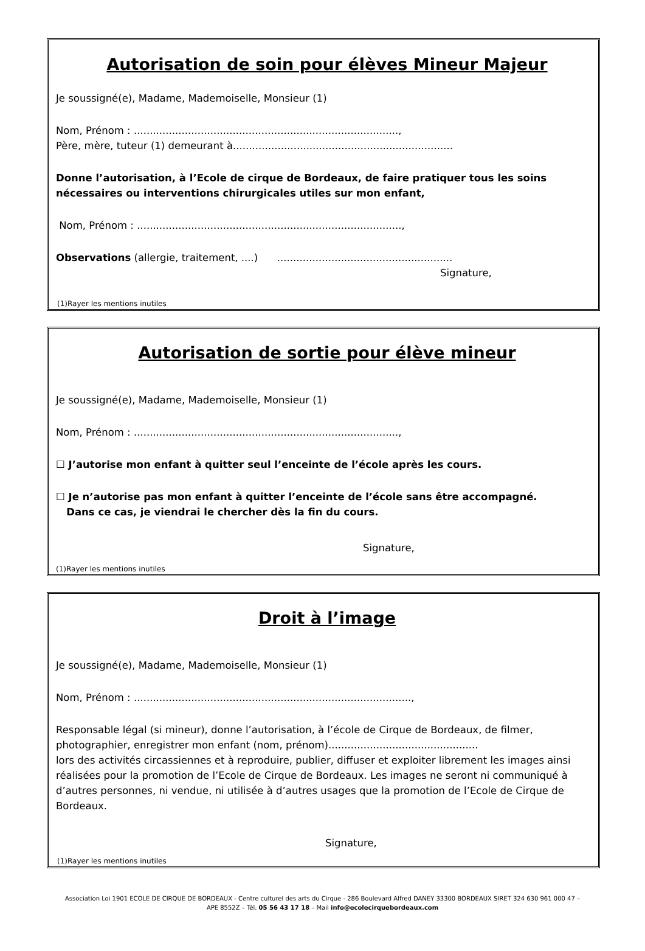Autorisation de soin pour élèves Mineur Majeur
Je soussigné(e), Madame, Mademoiselle, Monsieur (1)
Nom, Prénom : ...................................................................................,
Père, mère, tuteur (1) demeurant à.....................................................................
Donne l’autorisation, à l’Ecole de cirque de Bordeaux, de faire pratiquer tous les soins nécessaires ou interventions chirurgicales utiles sur mon enfant,
Nom, Prénom : ...................................................................................,
Observations (allergie, traitement, ....) .......................................................
Signature,
(1)Rayer les mentions inutiles
Autorisation de sortie pour élève mineur
Je soussigné(e), Madame, Mademoiselle, Monsieur (1)
Nom, Prénom : ...................................................................................,
☐ J’autorise mon enfant à quitter seul l’enceinte de l’école après les cours.
☐ Je n’autorise pas mon enfant à quitter l’enceinte de l’école sans être accompagné.
Dans ce cas, je viendrai le chercher dès la fin du cours.
Signature,
(1)Rayer les mentions inutiles
Droit à l’image
Je soussigné(e), Madame, Mademoiselle, Monsieur (1)
Nom, Prénom : .......................................................................................,
Responsable légal (si mineur), donne l’autorisation, à l’école de Cirque de Bordeaux, de filmer, photographier, enregistrer mon enfant (nom, prénom)...............................................
lors des activités circassiennes et à reproduire, publier, diffuser et exploiter librement les images ainsi réalisées pour la promotion de l’Ecole de Cirque de Bordeaux. Les images ne seront ni communiqué à d’autres personnes, ni vendue, ni utilisée à d’autres usages que la promotion de l’Ecole de Cirque de Bordeaux.
Signature,
(1)Rayer les mentions inutiles
Association Loi 1901 ECOLE DE CIRQUE DE BORDEAUX - Centre culturel des arts du Cirque - 286 Boulevard Alfred DANEY 33300 BORDEAUX SIRET 324 630 961 000 47 –
APE 8552Z – Tél. 05 56 43 17 18 – Mail info@ecolecirquebordeaux.com